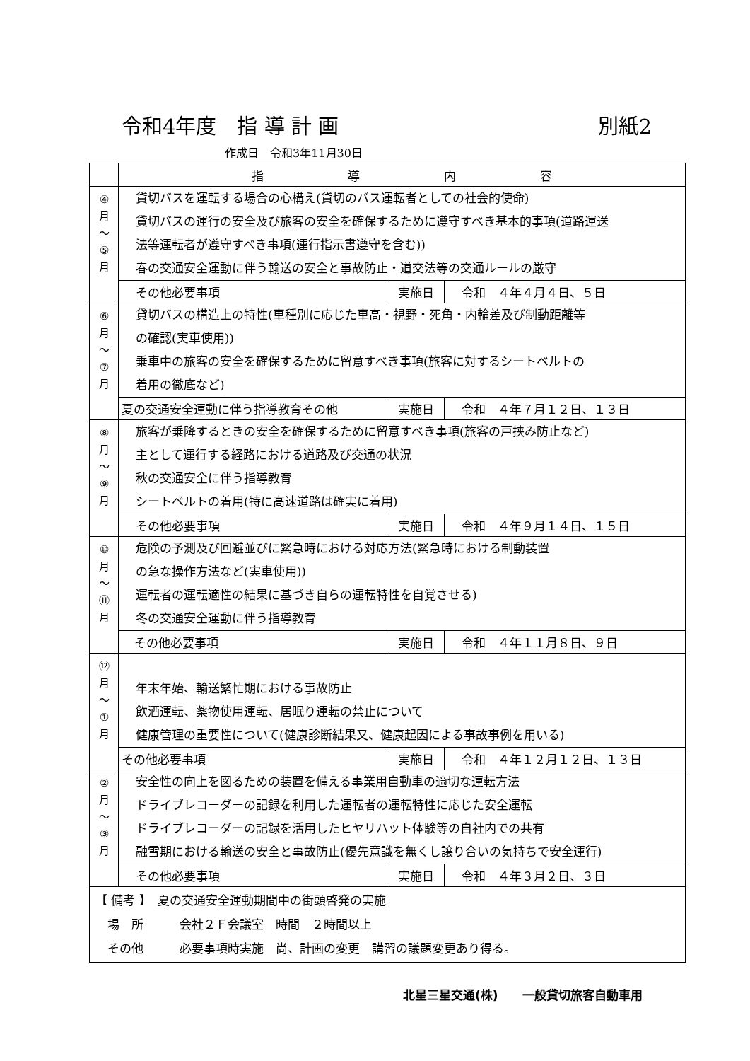令和4年度　指 導 計 画 別紙2
作成日　令和3年11月30日
| | 指 導 内 容 |
| --- | --- |
| ④ 月 〜 ⑤ 月 | 貸切バスを運転する場合の心構え(貸切のバス運転者としての社会的使命) 貸切バスの運行の安全及び旅客の安全を確保するために遵守すべき基本的事項(道路運送 法等運転者が遵守すべき事項(運行指示書遵守を含む)) 春の交通安全運動に伴う輸送の安全と事故防止・道交法等の交通ルールの厳守 / その他必要事項 / 実施日 / 令和 ４年４月４日、５日 / |
| ⑥ 月 〜 ⑦ 月 | 貸切バスの構造上の特性(車種別に応じた車高・視野・死角・内輪差及び制動距離等 の確認(実車使用)) 乗車中の旅客の安全を確保するために留意すべき事項(旅客に対するシートベルトの 着用の徹底など) / 夏の交通安全運動に伴う指導教育その他 / 実施日 / 令和 ４年７月１２日、１３日 / |
| ⑧ 月 〜 ⑨ 月 | 旅客が乗降するときの安全を確保するために留意すべき事項(旅客の戸挟み防止など) 主として運行する経路における道路及び交通の状況 秋の交通安全に伴う指導教育 シートベルトの着用(特に高速道路は確実に着用) / その他必要事項 / 実施日 / 令和 ４年９月１４日、１５日 / |
| ⑩ 月 〜 ⑪ 月 | 危険の予測及び回避並びに緊急時における対応方法(緊急時における制動装置 の急な操作方法など(実車使用)) 運転者の運転適性の結果に基づき自らの運転特性を自覚させる) 冬の交通安全運動に伴う指導教育 / その他必要事項 / 実施日 / 令和 ４年１１月８日、９日 / |
| ⑫ 月 〜 ① 月 | 年末年始、輸送繁忙期における事故防止 飲酒運転、薬物使用運転、居眠り運転の禁止について 健康管理の重要性について(健康診断結果又、健康起因による事故事例を用いる) / その他必要事項 / 実施日 / 令和 ４年１２月１２日、１３日 / |
| ② 月 〜 ③ 月 | 安全性の向上を図るための装置を備える事業用自動車の適切な運転方法 ドライブレコーダーの記録を利用した運転者の運転特性に応じた安全運転 ドライブレコーダーの記録を活用したヒヤリハット体験等の自社内での共有 融雪期における輸送の安全と事故防止(優先意識を無くし譲り合いの気持ちで安全運行) / その他必要事項 / 実施日 / 令和 ４年３月２日、３日 / |
| 【 備考 】 夏の交通安全運動期間中の街頭啓発の実施 場 所 会社２Ｆ会議室 時間 ２時間以上 その他 必要事項時実施 尚、計画の変更 講習の議題変更あり得る。 | |
北星三星交通(株)　　一般貸切旅客自動車用